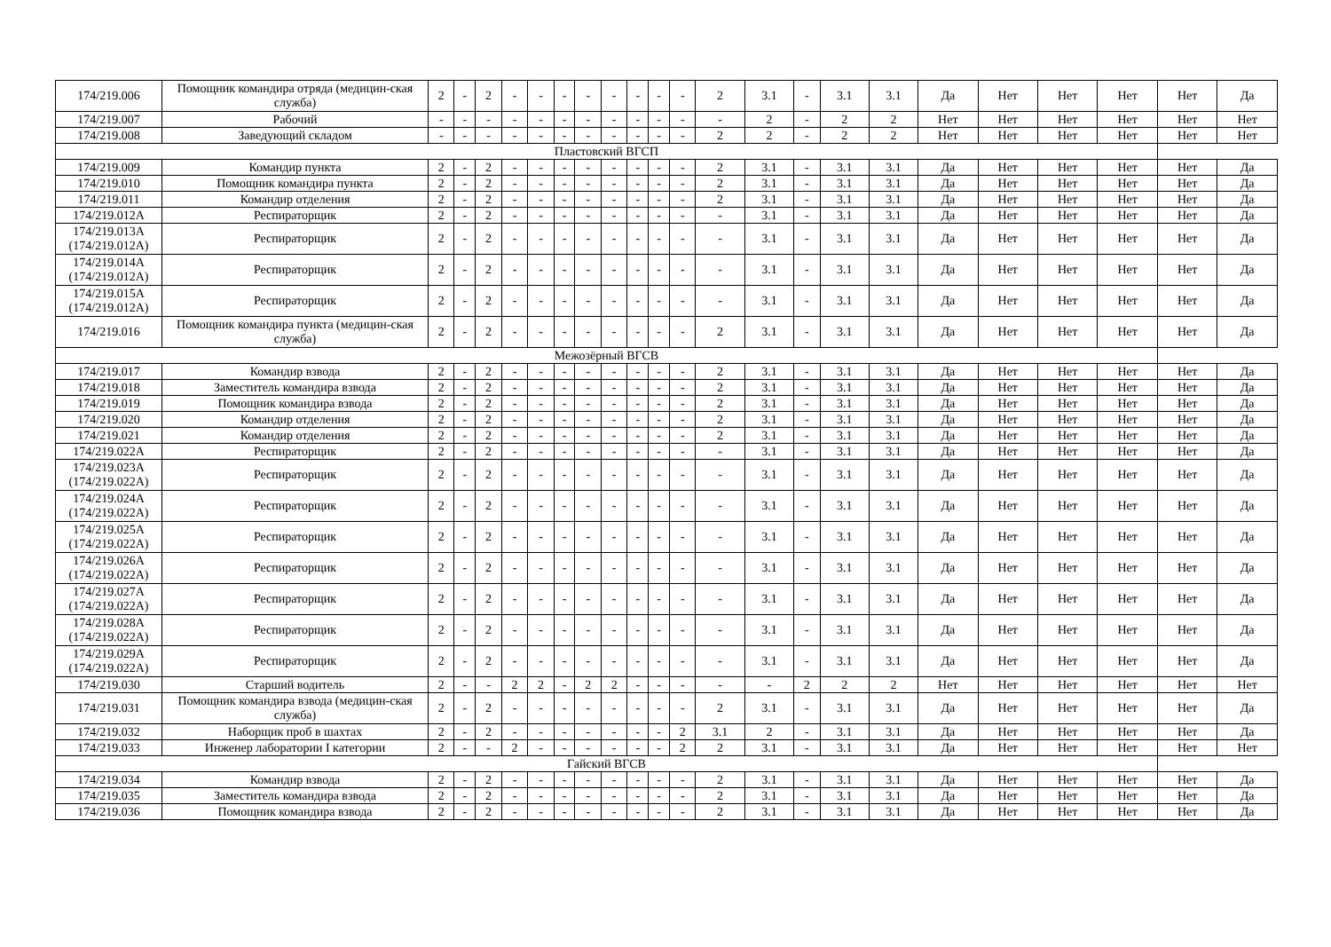| 174/219.006 | Помощник командира отряда (медицин-ская служба) | 2 | - | 2 | - | - | - | - | - | - | - | - | 2 | 3.1 | - | 3.1 | 3.1 | Да | Нет | Нет | Нет | Нет | Да |
| 174/219.007 | Рабочий | - | - | - | - | - | - | - | - | - | - | - | - | 2 | - | 2 | 2 | Нет | Нет | Нет | Нет | Нет | Нет |
| 174/219.008 | Заведующий складом | - | - | - | - | - | - | - | - | - | - | - | 2 | 2 | - | 2 | 2 | Нет | Нет | Нет | Нет | Нет | Нет |
| Пластовский ВГСП | | | | | | | | | | | | | | | | | | | | | | | |
| 174/219.009 | Командир пункта | 2 | - | 2 | - | - | - | - | - | - | - | - | 2 | 3.1 | - | 3.1 | 3.1 | Да | Нет | Нет | Нет | Нет | Да |
| 174/219.010 | Помощник командира пункта | 2 | - | 2 | - | - | - | - | - | - | - | - | 2 | 3.1 | - | 3.1 | 3.1 | Да | Нет | Нет | Нет | Нет | Да |
| 174/219.011 | Командир отделения | 2 | - | 2 | - | - | - | - | - | - | - | - | 2 | 3.1 | - | 3.1 | 3.1 | Да | Нет | Нет | Нет | Нет | Да |
| 174/219.012А | Респираторщик | 2 | - | 2 | - | - | - | - | - | - | - | - | - | 3.1 | - | 3.1 | 3.1 | Да | Нет | Нет | Нет | Нет | Да |
| 174/219.013А (174/219.012А) | Респираторщик | 2 | - | 2 | - | - | - | - | - | - | - | - | - | 3.1 | - | 3.1 | 3.1 | Да | Нет | Нет | Нет | Нет | Да |
| 174/219.014А (174/219.012А) | Респираторщик | 2 | - | 2 | - | - | - | - | - | - | - | - | - | 3.1 | - | 3.1 | 3.1 | Да | Нет | Нет | Нет | Нет | Да |
| 174/219.015А (174/219.012А) | Респираторщик | 2 | - | 2 | - | - | - | - | - | - | - | - | - | 3.1 | - | 3.1 | 3.1 | Да | Нет | Нет | Нет | Нет | Да |
| 174/219.016 | Помощник командира пункта (медицин-ская служба) | 2 | - | 2 | - | - | - | - | - | - | - | - | 2 | 3.1 | - | 3.1 | 3.1 | Да | Нет | Нет | Нет | Нет | Да |
| Межозёрный ВГСВ | | | | | | | | | | | | | | | | | | | | | | | |
| 174/219.017 | Командир взвода | 2 | - | 2 | - | - | - | - | - | - | - | - | 2 | 3.1 | - | 3.1 | 3.1 | Да | Нет | Нет | Нет | Нет | Да |
| 174/219.018 | Заместитель командира взвода | 2 | - | 2 | - | - | - | - | - | - | - | - | 2 | 3.1 | - | 3.1 | 3.1 | Да | Нет | Нет | Нет | Нет | Да |
| 174/219.019 | Помощник командира взвода | 2 | - | 2 | - | - | - | - | - | - | - | - | 2 | 3.1 | - | 3.1 | 3.1 | Да | Нет | Нет | Нет | Нет | Да |
| 174/219.020 | Командир отделения | 2 | - | 2 | - | - | - | - | - | - | - | - | 2 | 3.1 | - | 3.1 | 3.1 | Да | Нет | Нет | Нет | Нет | Да |
| 174/219.021 | Командир отделения | 2 | - | 2 | - | - | - | - | - | - | - | - | 2 | 3.1 | - | 3.1 | 3.1 | Да | Нет | Нет | Нет | Нет | Да |
| 174/219.022А | Респираторщик | 2 | - | 2 | - | - | - | - | - | - | - | - | - | 3.1 | - | 3.1 | 3.1 | Да | Нет | Нет | Нет | Нет | Да |
| 174/219.023А (174/219.022А) | Респираторщик | 2 | - | 2 | - | - | - | - | - | - | - | - | - | 3.1 | - | 3.1 | 3.1 | Да | Нет | Нет | Нет | Нет | Да |
| 174/219.024А (174/219.022А) | Респираторщик | 2 | - | 2 | - | - | - | - | - | - | - | - | - | 3.1 | - | 3.1 | 3.1 | Да | Нет | Нет | Нет | Нет | Да |
| 174/219.025А (174/219.022А) | Респираторщик | 2 | - | 2 | - | - | - | - | - | - | - | - | - | 3.1 | - | 3.1 | 3.1 | Да | Нет | Нет | Нет | Нет | Да |
| 174/219.026А (174/219.022А) | Респираторщик | 2 | - | 2 | - | - | - | - | - | - | - | - | - | 3.1 | - | 3.1 | 3.1 | Да | Нет | Нет | Нет | Нет | Да |
| 174/219.027А (174/219.022А) | Респираторщик | 2 | - | 2 | - | - | - | - | - | - | - | - | - | 3.1 | - | 3.1 | 3.1 | Да | Нет | Нет | Нет | Нет | Да |
| 174/219.028А (174/219.022А) | Респираторщик | 2 | - | 2 | - | - | - | - | - | - | - | - | - | 3.1 | - | 3.1 | 3.1 | Да | Нет | Нет | Нет | Нет | Да |
| 174/219.029А (174/219.022А) | Респираторщик | 2 | - | 2 | - | - | - | - | - | - | - | - | - | 3.1 | - | 3.1 | 3.1 | Да | Нет | Нет | Нет | Нет | Да |
| 174/219.030 | Старший водитель | 2 | - | - | 2 | 2 | - | 2 | 2 | - | - | - | - | - | 2 | 2 | 2 | Нет | Нет | Нет | Нет | Нет | Нет |
| 174/219.031 | Помощник командира взвода (медицин-ская служба) | 2 | - | 2 | - | - | - | - | - | - | - | - | 2 | 3.1 | - | 3.1 | 3.1 | Да | Нет | Нет | Нет | Нет | Да |
| 174/219.032 | Наборщик проб в шахтах | 2 | - | 2 | - | - | - | - | - | - | - | 2 | 3.1 | 2 | - | 3.1 | 3.1 | Да | Нет | Нет | Нет | Нет | Да |
| 174/219.033 | Инженер лаборатории I категории | 2 | - | - | 2 | - | - | - | - | - | - | 2 | 2 | 3.1 | - | 3.1 | 3.1 | Да | Нет | Нет | Нет | Нет | Нет |
| Гайский ВГСВ | | | | | | | | | | | | | | | | | | | | | | | |
| 174/219.034 | Командир взвода | 2 | - | 2 | - | - | - | - | - | - | - | - | 2 | 3.1 | - | 3.1 | 3.1 | Да | Нет | Нет | Нет | Нет | Да |
| 174/219.035 | Заместитель командира взвода | 2 | - | 2 | - | - | - | - | - | - | - | - | 2 | 3.1 | - | 3.1 | 3.1 | Да | Нет | Нет | Нет | Нет | Да |
| 174/219.036 | Помощник командира взвода | 2 | - | 2 | - | - | - | - | - | - | - | - | 2 | 3.1 | - | 3.1 | 3.1 | Да | Нет | Нет | Нет | Нет | Да |